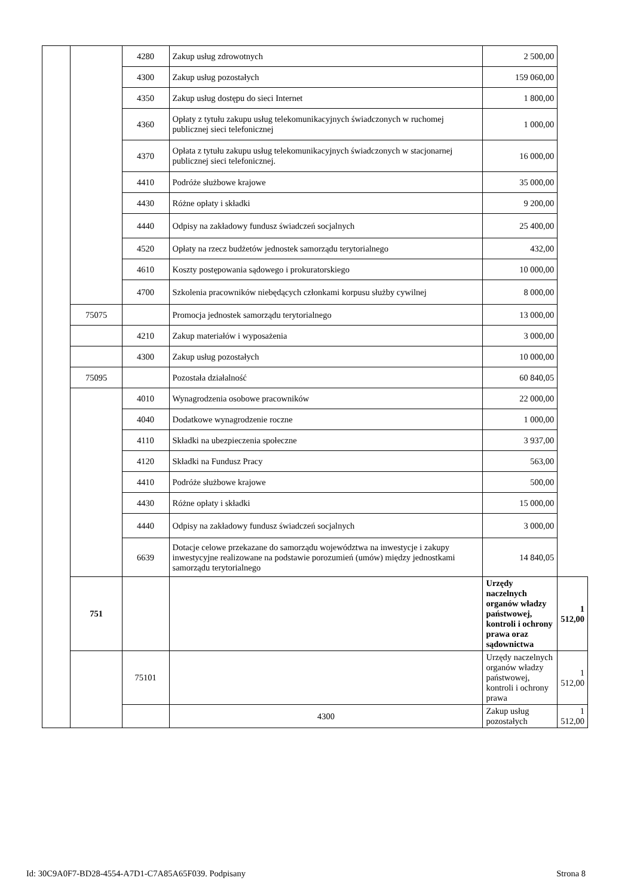| | | 4280 | Zakup usług zdrowotnych | 2 500,00 | |
| | | 4300 | Zakup usług pozostałych | 159 060,00 | |
| | | 4350 | Zakup usług dostępu do sieci Internet | 1 800,00 | |
| | | 4360 | Opłaty z tytułu zakupu usług telekomunikacyjnych świadczonych w ruchomej publicznej sieci telefonicznej | 1 000,00 | |
| | | 4370 | Opłata z tytułu zakupu usług telekomunikacyjnych świadczonych w stacjonarnej publicznej sieci telefonicznej. | 16 000,00 | |
| | | 4410 | Podróże służbowe krajowe | 35 000,00 | |
| | | 4430 | Różne opłaty i składki | 9 200,00 | |
| | | 4440 | Odpisy na zakładowy fundusz świadczeń socjalnych | 25 400,00 | |
| | | 4520 | Opłaty na rzecz budżetów jednostek samorządu terytorialnego | 432,00 | |
| | | 4610 | Koszty postępowania sądowego i prokuratorskiego | 10 000,00 | |
| | | 4700 | Szkolenia pracowników niebędących członkami korpusu służby cywilnej | 8 000,00 | |
| | 75075 | | Promocja jednostek samorządu terytorialnego | 13 000,00 | |
| | | 4210 | Zakup materiałów i wyposażenia | 3 000,00 | |
| | | 4300 | Zakup usług pozostałych | 10 000,00 | |
| | 75095 | | Pozostała działalność | 60 840,05 | |
| | | 4010 | Wynagrodzenia osobowe pracowników | 22 000,00 | |
| | | 4040 | Dodatkowe wynagrodzenie roczne | 1 000,00 | |
| | | 4110 | Składki na ubezpieczenia społeczne | 3 937,00 | |
| | | 4120 | Składki na Fundusz Pracy | 563,00 | |
| | | 4410 | Podróże służbowe krajowe | 500,00 | |
| | | 4430 | Różne opłaty i składki | 15 000,00 | |
| | | 4440 | Odpisy na zakładowy fundusz świadczeń socjalnych | 3 000,00 | |
| | | 6639 | Dotacje celowe przekazane do samorządu województwa na inwestycje i zakupy inwestycyjne realizowane na podstawie porozumień (umów) między jednostkami samorządu terytorialnego | 14 840,05 | |
| | 751 | | | Urzędy naczelnych organów władzy państwowej, kontroli i ochrony prawa oraz sądownictwa | 1 512,00 |
| | | 75101 | | Urzędy naczelnych organów władzy państwowej, kontroli i ochrony prawa | 1 512,00 |
| | | | 4300 | Zakup usług pozostałych | 1 512,00 |
Id: 30C9A0F7-BD28-4554-A7D1-C7A85A65F039. Podpisany Strona 8